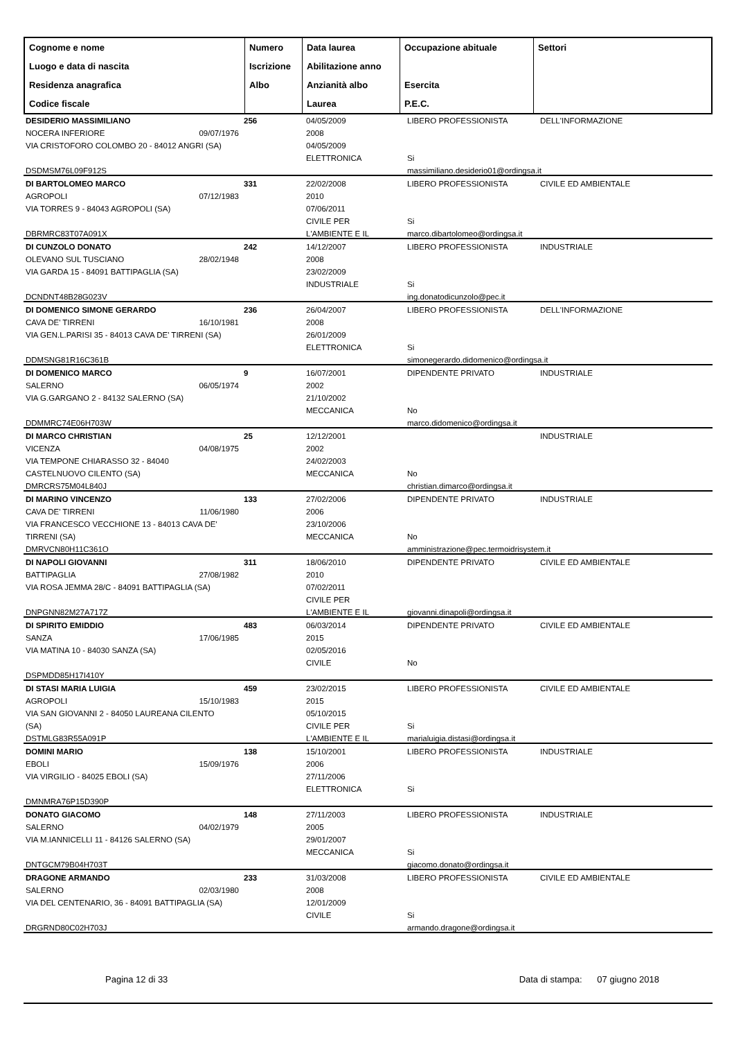| Cognome e nome Luogo e data di nascita Residenza anagrafica Codice fiscale | Numero Iscrizione Albo | Data laurea Abilitazione anno Anzianità albo Laurea | Occupazione abituale Esercita P.E.C. | Settori |
| --- | --- | --- | --- | --- |
DESIDERIO MASSIMILIANO
NOCERA INFERIORE 09/07/1976
VIA CRISTOFORO COLOMBO 20 - 84012 ANGRI (SA)
DSDMSM76L09F912S
256
04/05/2009
2008
04/05/2009
ELETTRONICA
LIBERO PROFESSIONISTA
Si
massimiliano.desiderio01@ordingsa.it
DELL'INFORMAZIONE
DI BARTOLOMEO MARCO
AGROPOLI 07/12/1983
VIA TORRES 9 - 84043 AGROPOLI (SA)
DBRMRC83T07A091X
331
22/02/2008
2010
07/06/2011
CIVILE PER
L'AMBIENTE E IL
LIBERO PROFESSIONISTA
Si
marco.dibartolomeo@ordingsa.it
CIVILE ED AMBIENTALE
DI CUNZOLO DONATO
OLEVANO SUL TUSCIANO 28/02/1948
VIA GARDA 15 - 84091 BATTIPAGLIA (SA)
DCNDNT48B28G023V
242
14/12/2007
2008
23/02/2009
INDUSTRIALE
LIBERO PROFESSIONISTA
Si
ing.donatodicunzolo@pec.it
INDUSTRIALE
DI DOMENICO SIMONE GERARDO
CAVA DE' TIRRENI 16/10/1981
VIA GEN.L.PARISI 35 - 84013 CAVA DE' TIRRENI (SA)
DDMSNG81R16C361B
236
26/04/2007
2008
26/01/2009
ELETTRONICA
LIBERO PROFESSIONISTA
Si
simonegerardo.didomenico@ordingsa.it
DELL'INFORMAZIONE
DI DOMENICO MARCO
SALERNO 06/05/1974
VIA G.GARGANO 2 - 84132 SALERNO (SA)
DDMMRC74E06H703W
9
16/07/2001
2002
21/10/2002
MECCANICA
DIPENDENTE PRIVATO
No
marco.didomenico@ordingsa.it
INDUSTRIALE
DI MARCO CHRISTIAN
VICENZA 04/08/1975
VIA TEMPONE CHIARASSO 32 - 84040
CASTELNUOVO CILENTO (SA)
DMRCRS75M04L840J
25
12/12/2001
2002
24/02/2003
MECCANICA
No
christian.dimarco@ordingsa.it
INDUSTRIALE
DI MARINO VINCENZO
CAVA DE' TIRRENI 11/06/1980
VIA FRANCESCO VECCHIONE 13 - 84013 CAVA DE'
TIRRENI (SA)
DMRVCN80H11C361O
133
27/02/2006
2006
23/10/2006
MECCANICA
DIPENDENTE PRIVATO
No
amministrazione@pec.termoidrisystem.it
INDUSTRIALE
DI NAPOLI GIOVANNI
BATTIPAGLIA 27/08/1982
VIA ROSA JEMMA 28/C - 84091 BATTIPAGLIA (SA)
DNPGNN82M27A717Z
311
18/06/2010
2010
07/02/2011
CIVILE PER
L'AMBIENTE E IL
DIPENDENTE PRIVATO
giovanni.dinapoli@ordingsa.it
CIVILE ED AMBIENTALE
DI SPIRITO EMIDDIO
SANZA 17/06/1985
VIA MATINA 10 - 84030 SANZA (SA)
DSPMDD85H17I410Y
483
06/03/2014
2015
02/05/2016
CIVILE
DIPENDENTE PRIVATO
No
CIVILE ED AMBIENTALE
DI STASI MARIA LUIGIA
AGROPOLI 15/10/1983
VIA SAN GIOVANNI 2 - 84050 LAUREANA CILENTO
(SA)
DSTMLG83R55A091P
459
23/02/2015
2015
05/10/2015
CIVILE PER
L'AMBIENTE E IL
LIBERO PROFESSIONISTA
Si
marialuigia.distasi@ordingsa.it
CIVILE ED AMBIENTALE
DOMINI MARIO
EBOLI 15/09/1976
VIA VIRGILIO - 84025 EBOLI (SA)
DMNMRA76P15D390P
138
15/10/2001
2006
27/11/2006
ELETTRONICA
LIBERO PROFESSIONISTA
Si
INDUSTRIALE
DONATO GIACOMO
SALERNO 04/02/1979
VIA M.IANNICELLI 11 - 84126 SALERNO (SA)
DNTGCM79B04H703T
148
27/11/2003
2005
29/01/2007
MECCANICA
LIBERO PROFESSIONISTA
Si
giacomo.donato@ordingsa.it
INDUSTRIALE
DRAGONE ARMANDO
SALERNO 02/03/1980
VIA DEL CENTENARIO, 36 - 84091 BATTIPAGLIA (SA)
DRGRND80C02H703J
233
31/03/2008
2008
12/01/2009
CIVILE
LIBERO PROFESSIONISTA
Si
armando.dragone@ordingsa.it
CIVILE ED AMBIENTALE
Pagina 12 di 33 Data di stampa: 07 giugno 2018